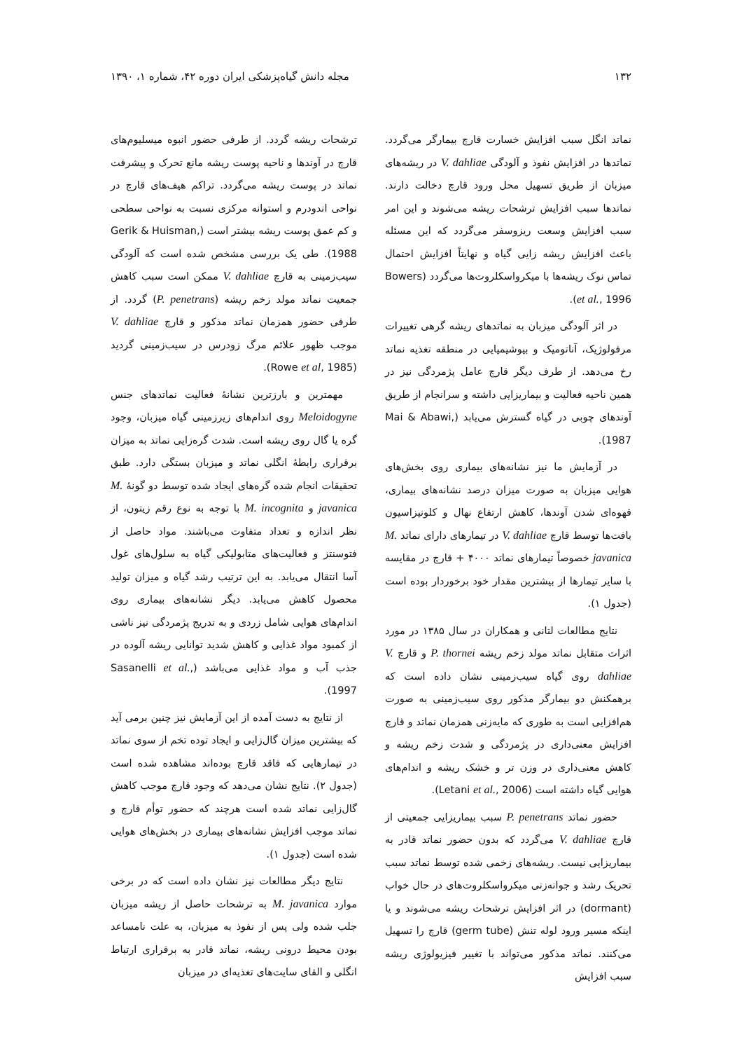۱۳۲ مجله دانش گیاه‌پزشکی ایران دوره ۴۲، شماره ۱، ۱۳۹۰
نماتد انگل سبب افزایش خسارت قارچ بیمارگر می‌گردد. نماتدها در افزایش نفوذ و آلودگی V. dahliae در ریشه‌های میزبان از طریق تسهیل محل ورود قارچ دخالت دارند. نماتدها سبب افزایش ترشحات ریشه می‌شوند و این امر سبب افزایش وسعت ریزوسفر می‌گردد که این مسئله باعث افزایش ریشه زایی گیاه و نهایتاً افزایش احتمال تماس نوک ریشه‌ها با میکرواسکلروت‌ها می‌گردد (Bowers et al., 1996).
در اثر آلودگی میزبان به نماتدهای ریشه گرهی تغییرات مرفولوژیک، آناتومیک و بیوشیمیایی در منطقه تغذیه نماتد رخ می‌دهد. از طرف دیگر قارچ عامل پژمردگی نیز در همین ناحیه فعالیت و بیماریزایی داشته و سرانجام از طریق آوندهای چوبی در گیاه گسترش می‌یابد (Mai & Abawi, 1987).
در آزمایش ما نیز نشانه‌های بیماری روی بخش‌های هوایی میزبان به صورت میزان درصد نشانه‌های بیماری، قهوه‌ای شدن آوندها، کاهش ارتفاع نهال و کلونیزاسیون بافت‌ها توسط قارچ V. dahliae در تیمارهای دارای نماتد M. javanica خصوصاً تیمارهای نماتد ۴۰۰۰ + قارچ در مقایسه با سایر تیمارها از بیشترین مقدار خود برخوردار بوده است (جدول ۱).
نتایج مطالعات لتانی و همکاران در سال ۱۳۸۵ در مورد اثرات متقابل نماتد مولد زخم ریشه P. thornei و قارچ V. dahliae روی گیاه سیب‌زمینی نشان داده است که برهمکنش دو بیمارگر مذکور روی سیب‌زمینی به صورت هم‌افزایی است به طوری که مایه‌زنی همزمان نماتد و قارچ افزایش معنی‌داری در پژمردگی و شدت زخم ریشه و کاهش معنی‌داری در وزن تر و خشک ریشه و اندام‌های هوایی گیاه داشته است (Letani et al., 2006).
حضور نماتد P. penetrans سبب بیماریزایی جمعیتی از قارچ V. dahliae می‌گردد که بدون حضور نماتد قادر به بیماریزایی نیست. ریشه‌های زخمی شده توسط نماتد سبب تحریک رشد و جوانه‌زنی میکرواسکلروت‌های در حال خواب (dormant) در اثر افزایش ترشحات ریشه می‌شوند و یا اینکه مسیر ورود لوله تنش (germ tube) قارچ را تسهیل می‌کنند. نماتد مذکور می‌تواند با تغییر فیزیولوژی ریشه سبب افزایش
ترشحات ریشه گردد. از طرفی حضور انبوه میسلیوم‌های قارچ در آوندها و ناحیه پوست ریشه مانع تحرک و پیشرفت نماتد در پوست ریشه می‌گردد. تراکم هیف‌های قارچ در نواحی اندودرم و استوانه مرکزی نسبت به نواحی سطحی و کم عمق پوست ریشه بیشتر است (Gerik & Huisman, 1988). طی یک بررسی مشخص شده است که آلودگی سیب‌زمینی به قارچ V. dahliae ممکن است سبب کاهش جمعیت نماتد مولد زخم ریشه (P. penetrans) گردد. از طرفی حضور همزمان نماتد مذکور و قارچ V. dahliae موجب ظهور علائم مرگ زودرس در سیب‌زمینی گردید (Rowe et al, 1985).
مهمترین و بارزترین نشانهٔ فعالیت نماتدهای جنس Meloidogyne روی اندام‌های زیرزمینی گیاه میزبان، وجود گره یا گال روی ریشه است. شدت گره‌زایی نماتد به میزان برقراری رابطهٔ انگلی نماتد و میزبان بستگی دارد. طبق تحقیقات انجام شده گره‌های ایجاد شده توسط دو گونهٔ M. javanica و M. incognita با توجه به نوع رقم زیتون، از نظر اندازه و تعداد متفاوت می‌باشند. مواد حاصل از فتوسنتز و فعالیت‌های متابولیکی گیاه به سلول‌های غول آسا انتقال می‌یابد. به این ترتیب رشد گیاه و میزان تولید محصول کاهش می‌یابد. دیگر نشانه‌های بیماری روی اندام‌های هوایی شامل زردی و به تدریج پژمردگی نیز ناشی از کمبود مواد غذایی و کاهش شدید توانایی ریشه آلوده در جذب آب و مواد غذایی می‌باشد (Sasanelli et al., 1997).
از نتایج به دست آمده از این آزمایش نیز چنین برمی آید که بیشترین میزان گال‌زایی و ایجاد توده تخم از سوی نماتد در تیمارهایی که فاقد قارچ بوده‌اند مشاهده شده است (جدول ۲). نتایج نشان می‌دهد که وجود قارچ موجب کاهش گال‌زایی نماتد شده است هرچند که حضور توأم قارچ و نماتد موجب افزایش نشانه‌های بیماری در بخش‌های هوایی شده است (جدول ۱).
نتایج دیگر مطالعات نیز نشان داده است که در برخی موارد M. javanica به ترشحات حاصل از ریشه میزبان جلب شده ولی پس از نفوذ به میزبان، به علت نامساعد بودن محیط درونی ریشه، نماتد قادر به برقراری ارتباط انگلی و القای سایت‌های تغذیه‌ای در میزبان